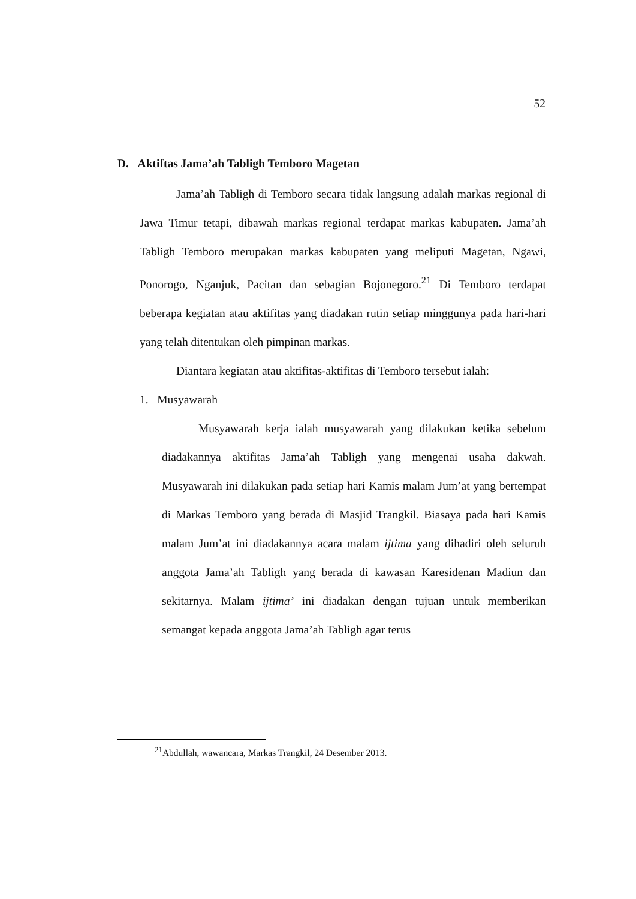52
D. Aktiftas Jama’ah Tabligh Temboro Magetan
Jama’ah Tabligh di Temboro secara tidak langsung adalah markas regional di Jawa Timur tetapi, dibawah markas regional terdapat markas kabupaten. Jama’ah Tabligh Temboro merupakan markas kabupaten yang meliputi Magetan, Ngawi, Ponorogo, Nganjuk, Pacitan dan sebagian Bojonegoro.<sup>21</sup> Di Temboro terdapat beberapa kegiatan atau aktifitas yang diadakan rutin setiap minggunya pada hari-hari yang telah ditentukan oleh pimpinan markas.
Diantara kegiatan atau aktifitas-aktifitas di Temboro tersebut ialah:
1. Musyawarah
Musyawarah kerja ialah musyawarah yang dilakukan ketika sebelum diadakannya aktifitas Jama’ah Tabligh yang mengenai usaha dakwah. Musyawarah ini dilakukan pada setiap hari Kamis malam Jum’at yang bertempat di Markas Temboro yang berada di Masjid Trangkil. Biasaya pada hari Kamis malam Jum’at ini diadakannya acara malam ijtima yang dihadiri oleh seluruh anggota Jama’ah Tabligh yang berada di kawasan Karesidenan Madiun dan sekitarnya. Malam ijtima’ ini diadakan dengan tujuan untuk memberikan semangat kepada anggota Jama’ah Tabligh agar terus
<sup>21</sup> Abdullah, wawancara, Markas Trangkil, 24 Desember 2013.